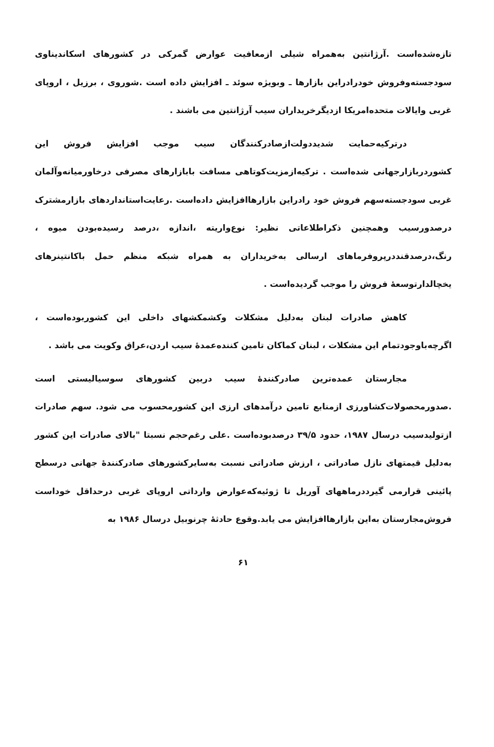تازه‌شده‌است .آرژانتین به‌همراه شیلی ازمعافیت عوارض گمرکی در کشورهای اسکاندیناوی سودجسته‌وفروش خودرادراین بازارها ـ وبویژه سوئد ـ افزایش داده است .شوروی ، برزیل ، اروپای غربی وایالات متحده‌امریکا ازدیگرخریداران سیب آرژانتین می باشند .
درترکیه‌حمایت شدیددولت‌ازصادرکنندگان سیب موجب افزایش فروش این کشوردربازارجهانی شده‌است . ترکیه‌ازمزیت‌کوتاهی مسافت بابازارهای مصرفی درخاورمیانه‌وآلمان غربی سودجسته‌سهم فروش خود رادراین بازارهاافزایش داده‌است .رعایت‌استانداردهای بازارمشترک درصدورسیب وهمچنین ذکراطلاعاتی نظیر: نوع‌واریته ،اندازه ،درصد رسیده‌بودن میوه ، رنگ،درصدقنددرپروفرماهای ارسالی به‌خریداران به همراه شبکه منظم حمل باکانتینرهای یخچالدارتوسعه‌ٔ فروش را موجب گردیده‌است .
کاهش صادرات لبنان به‌دلیل مشکلات وکشمکشهای داخلی این کشوربوده‌است ، اگرچه‌باوجودتمام این مشکلات ، لبنان کماکان تامین کننده‌عمده‌ٔ سیب اردن،عراق وکویت می باشد .
مجارستان عمده‌ترین صادرکننده‌ٔ سیب دربین کشورهای سوسیالیستی است .صدورمحصولات‌کشاورزی ازمنابع تامین درآمدهای ارزی این کشورمحسوب می شود. سهم صادرات ازتولیدسیب درسال ۱۹۸۷، حدود ۳۹/۵ درصدبوده‌است .علی رغم‌حجم نسبتا "بالای صادرات این کشور به‌دلیل قیمتهای نازل صادراتی ، ارزش صادراتی نسبت به‌سایرکشورهای صادرکننده‌ٔ جهانی درسطح پائینی قرارمی گیرددرماههای آوریل تا ژوئیه‌که‌عوارض وارداتی اروپای غربی درحداقل خوداست فروش‌مجارستان به‌این بازارهاافزایش می یابد.وقوع حادثه‌ٔ چرنوبیل درسال ۱۹۸۶ به
۶۱